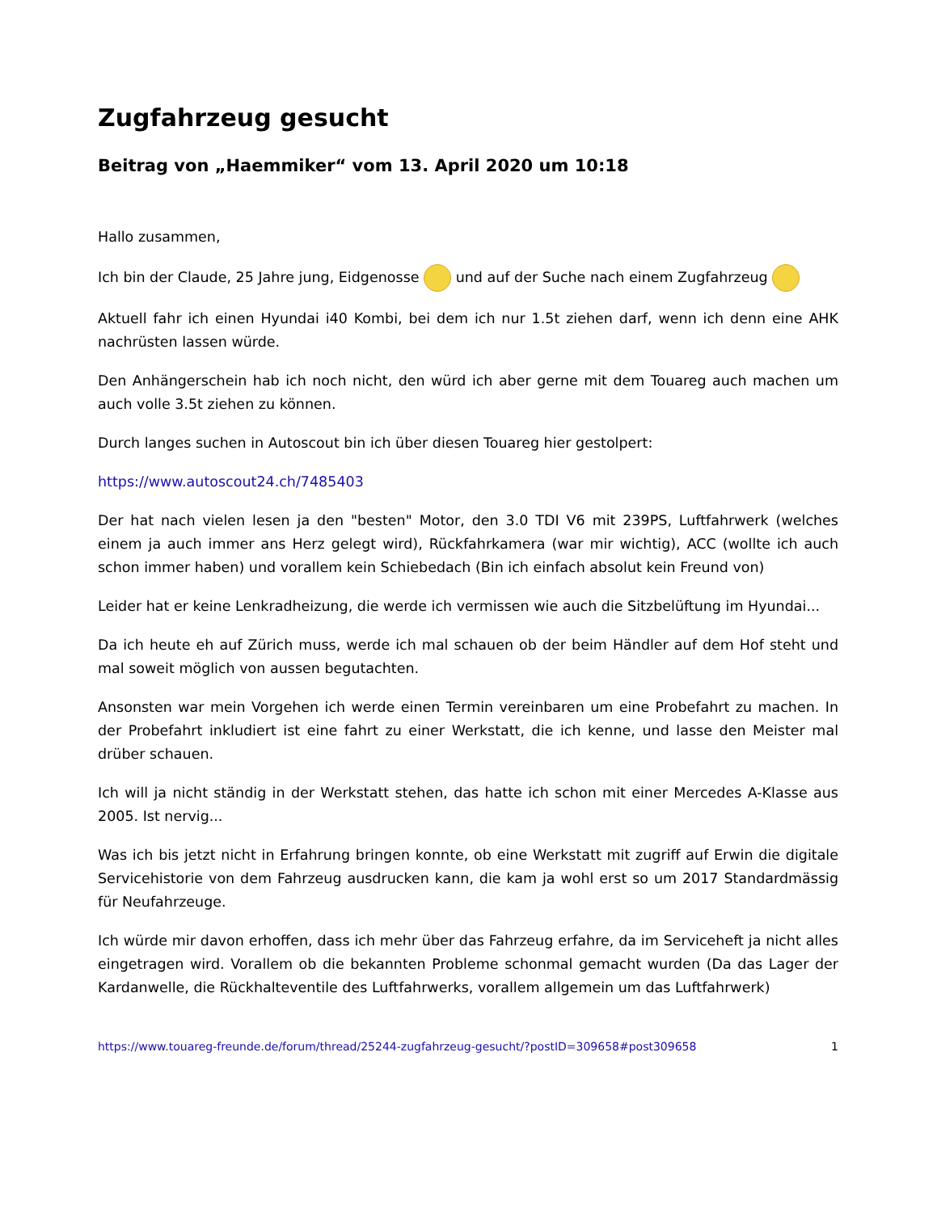Zugfahrzeug gesucht
Beitrag von „Haemmiker“ vom 13. April 2020 um 10:18
Hallo zusammen,
Ich bin der Claude, 25 Jahre jung, Eidgenosse und auf der Suche nach einem Zugfahrzeug
Aktuell fahr ich einen Hyundai i40 Kombi, bei dem ich nur 1.5t ziehen darf, wenn ich denn eine AHK nachrüsten lassen würde.
Den Anhängerschein hab ich noch nicht, den würd ich aber gerne mit dem Touareg auch machen um auch volle 3.5t ziehen zu können.
Durch langes suchen in Autoscout bin ich über diesen Touareg hier gestolpert:
https://www.autoscout24.ch/7485403
Der hat nach vielen lesen ja den "besten" Motor, den 3.0 TDI V6 mit 239PS, Luftfahrwerk (welches einem ja auch immer ans Herz gelegt wird), Rückfahrkamera (war mir wichtig), ACC (wollte ich auch schon immer haben) und vorallem kein Schiebedach (Bin ich einfach absolut kein Freund von)
Leider hat er keine Lenkradheizung, die werde ich vermissen wie auch die Sitzbelüftung im Hyundai...
Da ich heute eh auf Zürich muss, werde ich mal schauen ob der beim Händler auf dem Hof steht und mal soweit möglich von aussen begutachten.
Ansonsten war mein Vorgehen ich werde einen Termin vereinbaren um eine Probefahrt zu machen. In der Probefahrt inkludiert ist eine fahrt zu einer Werkstatt, die ich kenne, und lasse den Meister mal drüber schauen.
Ich will ja nicht ständig in der Werkstatt stehen, das hatte ich schon mit einer Mercedes A-Klasse aus 2005. Ist nervig...
Was ich bis jetzt nicht in Erfahrung bringen konnte, ob eine Werkstatt mit zugriff auf Erwin die digitale Servicehistorie von dem Fahrzeug ausdrucken kann, die kam ja wohl erst so um 2017 Standardmässig für Neufahrzeuge.
Ich würde mir davon erhoffen, dass ich mehr über das Fahrzeug erfahre, da im Serviceheft ja nicht alles eingetragen wird. Vorallem ob die bekannten Probleme schonmal gemacht wurden (Da das Lager der Kardanwelle, die Rückhalteventile des Luftfahrwerks, vorallem allgemein um das Luftfahrwerk)
https://www.touareg-freunde.de/forum/thread/25244-zugfahrzeug-gesucht/?postID=309658#post309658 1